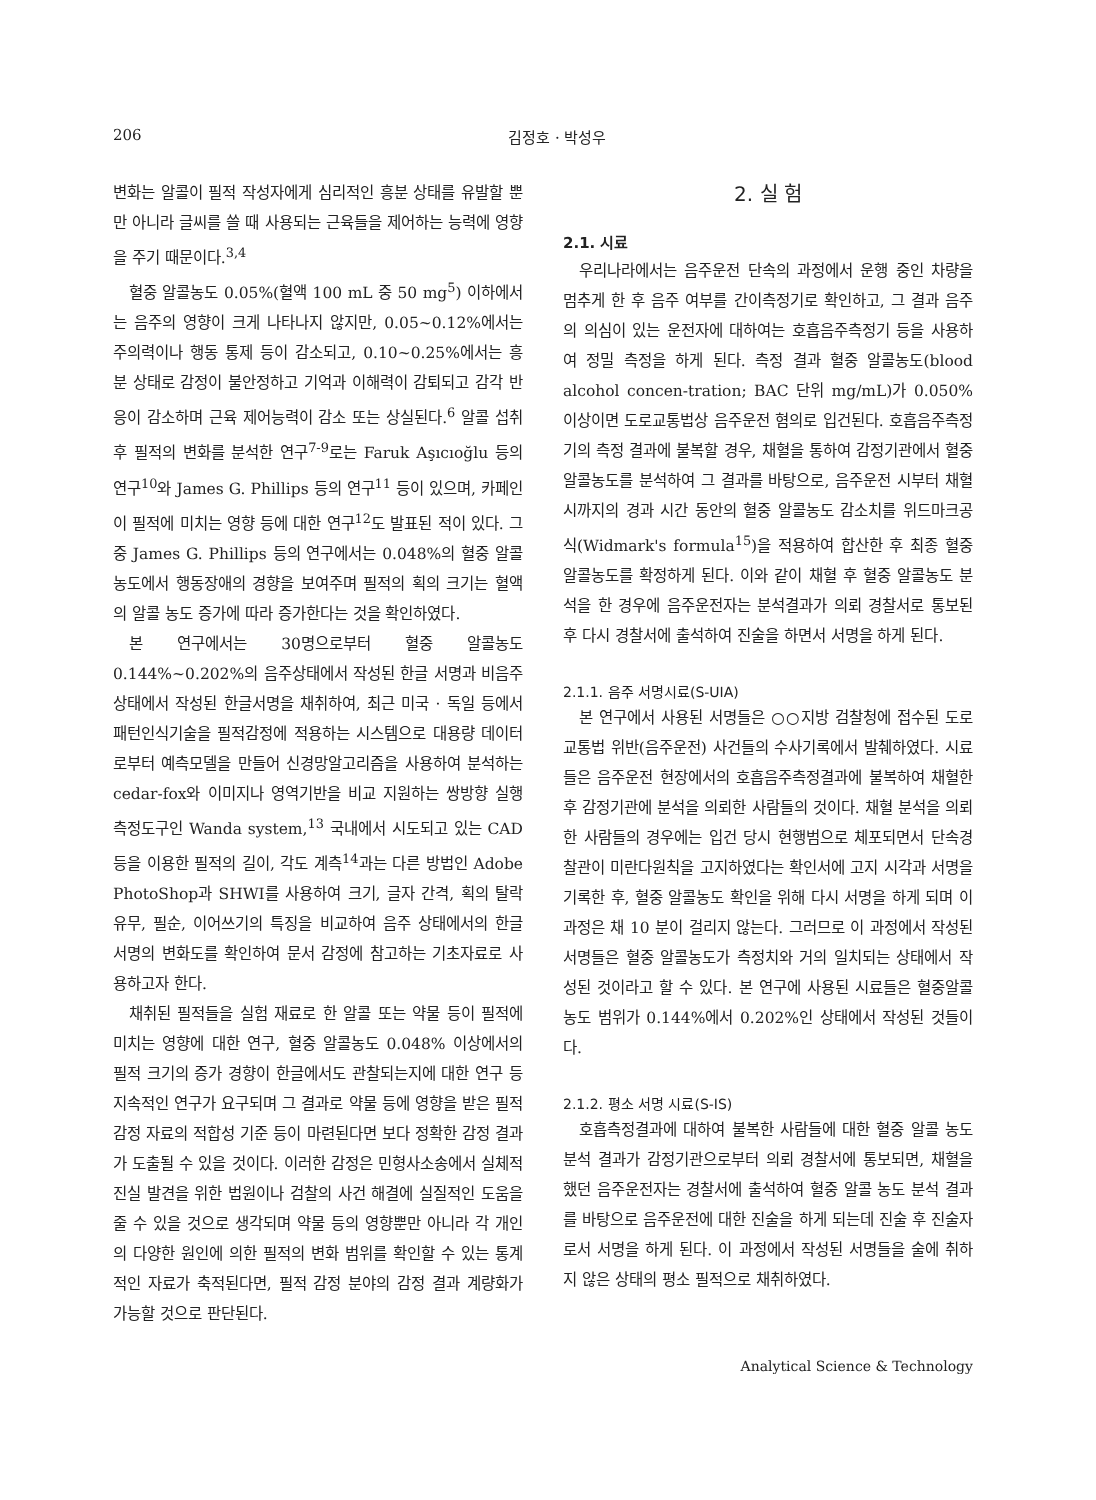206 김정호 · 박성우
변화는 알콜이 필적 작성자에게 심리적인 흥분 상태를 유발할 뿐만 아니라 글씨를 쓸 때 사용되는 근육들을 제어하는 능력에 영향을 주기 때문이다.<sup>3,4</sup>
혈중 알콜농도 0.05%(혈액 100 mL 중 50 mg<sup>5</sup>) 이하에서는 음주의 영향이 크게 나타나지 않지만, 0.05~0.12%에서는 주의력이나 행동 통제 등이 감소되고, 0.10~0.25%에서는 흥분 상태로 감정이 불안정하고 기억과 이해력이 감퇴되고 감각 반응이 감소하며 근육 제어능력이 감소 또는 상실된다.<sup>6</sup> 알콜 섭취 후 필적의 변화를 분석한 연구<sup>7-9</sup>로는 Faruk Aşıcıoğlu 등의 연구<sup>10</sup>와 James G. Phillips 등의 연구<sup>11</sup> 등이 있으며, 카페인이 필적에 미치는 영향 등에 대한 연구<sup>12</sup>도 발표된 적이 있다. 그 중 James G. Phillips 등의 연구에서는 0.048%의 혈중 알콜농도에서 행동장애의 경향을 보여주며 필적의 획의 크기는 혈액의 알콜 농도 증가에 따라 증가한다는 것을 확인하였다.
본 연구에서는 30명으로부터 혈중 알콜농도 0.144%~0.202%의 음주상태에서 작성된 한글 서명과 비음주상태에서 작성된 한글서명을 채취하여, 최근 미국 · 독일 등에서 패턴인식기술을 필적감정에 적용하는 시스템으로 대용량 데이터로부터 예측모델을 만들어 신경망알고리즘을 사용하여 분석하는 cedar-fox와 이미지나 영역기반을 비교 지원하는 쌍방향 실행 측정도구인 Wanda system,<sup>13</sup> 국내에서 시도되고 있는 CAD 등을 이용한 필적의 길이, 각도 계측<sup>14</sup>과는 다른 방법인 Adobe PhotoShop과 SHWI를 사용하여 크기, 글자 간격, 획의 탈락 유무, 필순, 이어쓰기의 특징을 비교하여 음주 상태에서의 한글 서명의 변화도를 확인하여 문서 감정에 참고하는 기초자료로 사용하고자 한다.
채취된 필적들을 실험 재료로 한 알콜 또는 약물 등이 필적에 미치는 영향에 대한 연구, 혈중 알콜농도 0.048% 이상에서의 필적 크기의 증가 경향이 한글에서도 관찰되는지에 대한 연구 등 지속적인 연구가 요구되며 그 결과로 약물 등에 영향을 받은 필적 감정 자료의 적합성 기준 등이 마련된다면 보다 정확한 감정 결과가 도출될 수 있을 것이다. 이러한 감정은 민형사소송에서 실체적 진실 발견을 위한 법원이나 검찰의 사건 해결에 실질적인 도움을 줄 수 있을 것으로 생각되며 약물 등의 영향뿐만 아니라 각 개인의 다양한 원인에 의한 필적의 변화 범위를 확인할 수 있는 통계적인 자료가 축적된다면, 필적 감정 분야의 감정 결과 계량화가 가능할 것으로 판단된다.
2. 실 험
2.1. 시료
우리나라에서는 음주운전 단속의 과정에서 운행 중인 차량을 멈추게 한 후 음주 여부를 간이측정기로 확인하고, 그 결과 음주의 의심이 있는 운전자에 대하여는 호흡음주측정기 등을 사용하여 정밀 측정을 하게 된다. 측정 결과 혈중 알콜농도(blood alcohol concen-tration; BAC 단위 mg/mL)가 0.050% 이상이면 도로교통법상 음주운전 혐의로 입건된다. 호흡음주측정기의 측정 결과에 불복할 경우, 채혈을 통하여 감정기관에서 혈중 알콜농도를 분석하여 그 결과를 바탕으로, 음주운전 시부터 채혈 시까지의 경과 시간 동안의 혈중 알콜농도 감소치를 위드마크공식(Widmark's formula<sup>15</sup>)을 적용하여 합산한 후 최종 혈중알콜농도를 확정하게 된다. 이와 같이 채혈 후 혈중 알콜농도 분석을 한 경우에 음주운전자는 분석결과가 의뢰 경찰서로 통보된 후 다시 경찰서에 출석하여 진술을 하면서 서명을 하게 된다.
2.1.1. 음주 서명시료(S-UIA)
본 연구에서 사용된 서명들은 ○○지방 검찰청에 접수된 도로교통법 위반(음주운전) 사건들의 수사기록에서 발췌하였다. 시료들은 음주운전 현장에서의 호흡음주측정결과에 불복하여 채혈한 후 감정기관에 분석을 의뢰한 사람들의 것이다. 채혈 분석을 의뢰한 사람들의 경우에는 입건 당시 현행범으로 체포되면서 단속경찰관이 미란다원칙을 고지하였다는 확인서에 고지 시각과 서명을 기록한 후, 혈중 알콜농도 확인을 위해 다시 서명을 하게 되며 이 과정은 채 10 분이 걸리지 않는다. 그러므로 이 과정에서 작성된 서명들은 혈중 알콜농도가 측정치와 거의 일치되는 상태에서 작성된 것이라고 할 수 있다. 본 연구에 사용된 시료들은 혈중알콜농도 범위가 0.144%에서 0.202%인 상태에서 작성된 것들이다.
2.1.2. 평소 서명 시료(S-IS)
호흡측정결과에 대하여 불복한 사람들에 대한 혈중 알콜 농도 분석 결과가 감정기관으로부터 의뢰 경찰서에 통보되면, 채혈을 했던 음주운전자는 경찰서에 출석하여 혈중 알콜 농도 분석 결과를 바탕으로 음주운전에 대한 진술을 하게 되는데 진술 후 진술자로서 서명을 하게 된다. 이 과정에서 작성된 서명들을 술에 취하지 않은 상태의 평소 필적으로 채취하였다.
Analytical Science & Technology